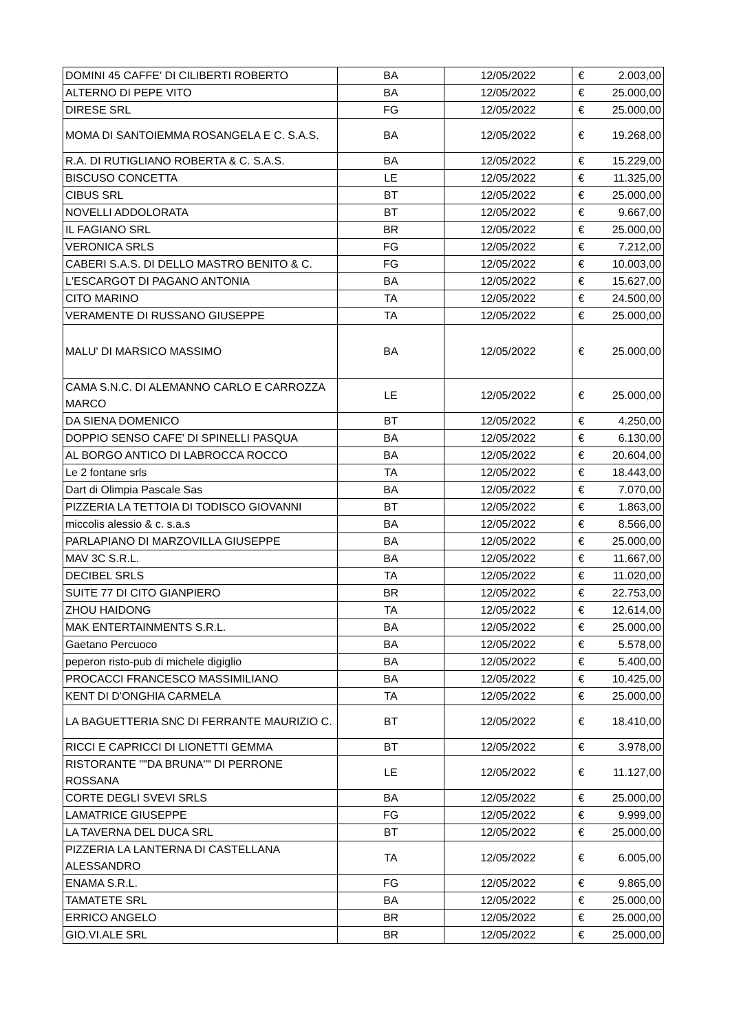| DOMINI 45 CAFFE' DI CILIBERTI ROBERTO | BA | 12/05/2022 | € | 2.003,00 |
| ALTERNO DI PEPE VITO | BA | 12/05/2022 | € | 25.000,00 |
| DIRESE SRL | FG | 12/05/2022 | € | 25.000,00 |
| MOMA DI SANTOIEMMA ROSANGELA E C. S.A.S. | BA | 12/05/2022 | € | 19.268,00 |
| R.A. DI RUTIGLIANO ROBERTA & C. S.A.S. | BA | 12/05/2022 | € | 15.229,00 |
| BISCUSO CONCETTA | LE | 12/05/2022 | € | 11.325,00 |
| CIBUS SRL | BT | 12/05/2022 | € | 25.000,00 |
| NOVELLI ADDOLORATA | BT | 12/05/2022 | € | 9.667,00 |
| IL FAGIANO SRL | BR | 12/05/2022 | € | 25.000,00 |
| VERONICA SRLS | FG | 12/05/2022 | € | 7.212,00 |
| CABERI S.A.S. DI DELLO MASTRO BENITO & C. | FG | 12/05/2022 | € | 10.003,00 |
| L'ESCARGOT DI PAGANO ANTONIA | BA | 12/05/2022 | € | 15.627,00 |
| CITO MARINO | TA | 12/05/2022 | € | 24.500,00 |
| VERAMENTE DI RUSSANO GIUSEPPE | TA | 12/05/2022 | € | 25.000,00 |
| MALU' DI MARSICO MASSIMO | BA | 12/05/2022 | € | 25.000,00 |
| CAMA S.N.C. DI ALEMANNO CARLO E CARROZZA MARCO | LE | 12/05/2022 | € | 25.000,00 |
| DA SIENA DOMENICO | BT | 12/05/2022 | € | 4.250,00 |
| DOPPIO SENSO CAFE' DI SPINELLI PASQUA | BA | 12/05/2022 | € | 6.130,00 |
| AL BORGO ANTICO DI LABROCCA ROCCO | BA | 12/05/2022 | € | 20.604,00 |
| Le 2 fontane srls | TA | 12/05/2022 | € | 18.443,00 |
| Dart di Olimpia Pascale Sas | BA | 12/05/2022 | € | 7.070,00 |
| PIZZERIA LA TETTOIA DI TODISCO GIOVANNI | BT | 12/05/2022 | € | 1.863,00 |
| miccolis alessio & c. s.a.s | BA | 12/05/2022 | € | 8.566,00 |
| PARLAPIANO DI MARZOVILLA GIUSEPPE | BA | 12/05/2022 | € | 25.000,00 |
| MAV 3C S.R.L. | BA | 12/05/2022 | € | 11.667,00 |
| DECIBEL SRLS | TA | 12/05/2022 | € | 11.020,00 |
| SUITE 77 DI CITO GIANPIERO | BR | 12/05/2022 | € | 22.753,00 |
| ZHOU HAIDONG | TA | 12/05/2022 | € | 12.614,00 |
| MAK ENTERTAINMENTS S.R.L. | BA | 12/05/2022 | € | 25.000,00 |
| Gaetano Percuoco | BA | 12/05/2022 | € | 5.578,00 |
| peperon risto-pub di michele digiglio | BA | 12/05/2022 | € | 5.400,00 |
| PROCACCI FRANCESCO MASSIMILIANO | BA | 12/05/2022 | € | 10.425,00 |
| KENT DI D'ONGHIA CARMELA | TA | 12/05/2022 | € | 25.000,00 |
| LA BAGUETTERIA SNC DI FERRANTE MAURIZIO C. | BT | 12/05/2022 | € | 18.410,00 |
| RICCI E CAPRICCI DI LIONETTI GEMMA | BT | 12/05/2022 | € | 3.978,00 |
| RISTORANTE ""DA BRUNA"" DI PERRONE ROSSANA | LE | 12/05/2022 | € | 11.127,00 |
| CORTE DEGLI SVEVI SRLS | BA | 12/05/2022 | € | 25.000,00 |
| LAMATRICE GIUSEPPE | FG | 12/05/2022 | € | 9.999,00 |
| LA TAVERNA DEL DUCA SRL | BT | 12/05/2022 | € | 25.000,00 |
| PIZZERIA LA LANTERNA DI CASTELLANA ALESSANDRO | TA | 12/05/2022 | € | 6.005,00 |
| ENAMA S.R.L. | FG | 12/05/2022 | € | 9.865,00 |
| TAMATETE SRL | BA | 12/05/2022 | € | 25.000,00 |
| ERRICO ANGELO | BR | 12/05/2022 | € | 25.000,00 |
| GIO.VI.ALE SRL | BR | 12/05/2022 | € | 25.000,00 |